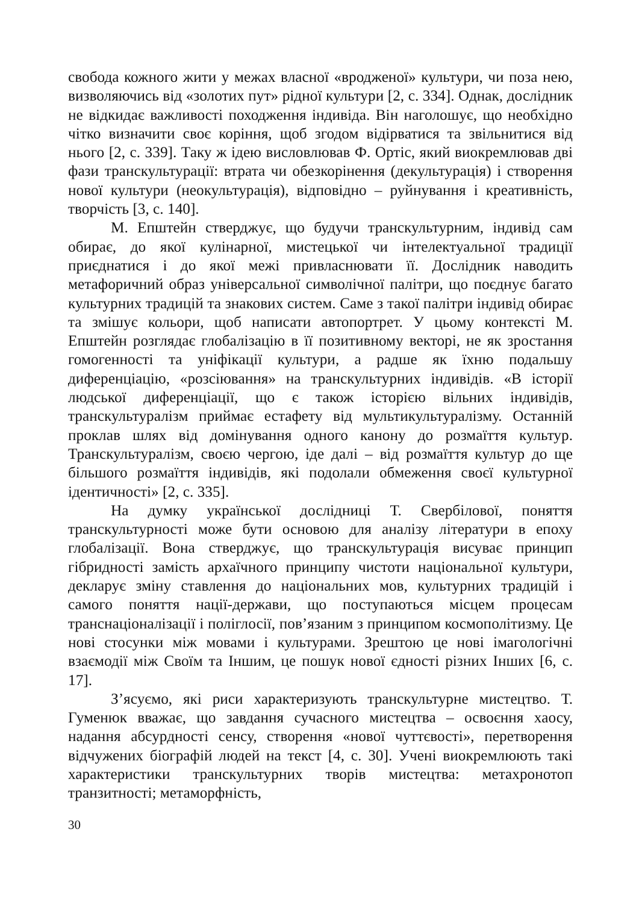свобода кожного жити у межах власної «вродженої» культури, чи поза нею, визволяючись від «золотих пут» рідної культури [2, с. 334]. Однак, дослідник не відкидає важливості походження індивіда. Він наголошує, що необхідно чітко визначити своє коріння, щоб згодом відірватися та звільнитися від нього [2, с. 339]. Таку ж ідею висловлював Ф. Ортіс, який виокремлював дві фази транскультурації: втрата чи обезкорінення (декультурація) і створення нової культури (неокультурація), відповідно – руйнування і креативність, творчість [3, с. 140].
М. Епштейн стверджує, що будучи транскультурним, індивід сам обирає, до якої кулінарної, мистецької чи інтелектуальної традиції приєднатися і до якої межі привласнювати її. Дослідник наводить метафоричний образ універсальної символічної палітри, що поєднує багато культурних традицій та знакових систем. Саме з такої палітри індивід обирає та змішує кольори, щоб написати автопортрет. У цьому контексті М. Епштейн розглядає глобалізацію в її позитивному векторі, не як зростання гомогенності та уніфікації культури, а радше як їхню подальшу диференціацію, «розсіювання» на транскультурних індивідів. «В історії людської диференціації, що є також історією вільних індивідів, транскультуралізм приймає естафету від мультикультуралізму. Останній проклав шлях від домінування одного канону до розмаїття культур. Транскультуралізм, своєю чергою, іде далі – від розмаїття культур до ще більшого розмаїття індивідів, які подолали обмеження своєї культурної ідентичності» [2, с. 335].
На думку української дослідниці Т. Свербілової, поняття транскультурності може бути основою для аналізу літератури в епоху глобалізації. Вона стверджує, що транскультурація висуває принцип гібридності замість архаїчного принципу чистоти національної культури, декларує зміну ставлення до національних мов, культурних традицій і самого поняття нації-держави, що поступаються місцем процесам транснаціоналізації і поліглосії, пов’язаним з принципом космополітизму. Це нові стосунки між мовами і культурами. Зрештою це нові імагологічні взаємодії між Своїм та Іншим, це пошук нової єдності різних Інших [6, с. 17].
З’ясуємо, які риси характеризують транскультурне мистецтво. Т. Гуменюк вважає, що завдання сучасного мистецтва – освоєння хаосу, надання абсурдності сенсу, створення «нової чуттєвості», перетворення відчужених біографій людей на текст [4, с. 30]. Учені виокремлюють такі характеристики транскультурних творів мистецтва: метахронотоп транзитності; метаморфність,
30